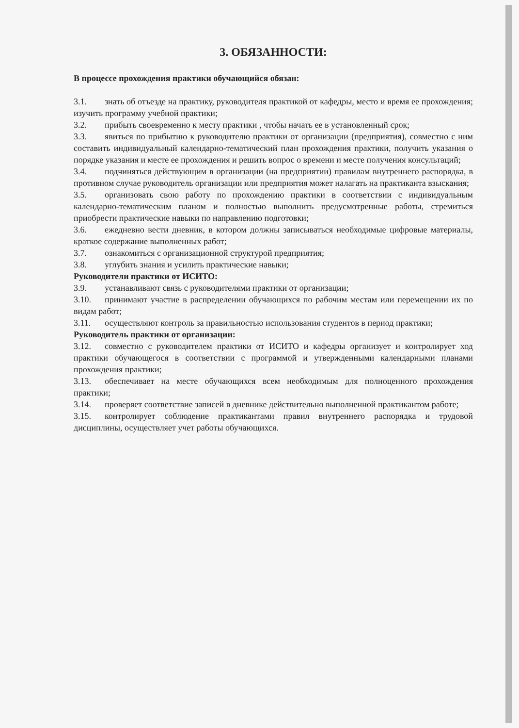3. ОБЯЗАННОСТИ:
В процессе прохождения практики обучающийся обязан:
3.1. знать об отъезде на практику, руководителя практикой от кафедры, место и время ее прохождения; изучить программу учебной практики;
3.2. прибыть своевременно к месту практики , чтобы начать ее в установленный срок;
3.3. явиться по прибытию к руководителю практики от организации (предприятия), совместно с ним составить индивидуальный календарно-тематический план прохождения практики, получить указания о порядке указания и месте ее прохождения и решить вопрос о времени и месте получения консультаций;
3.4. подчиняться действующим в организации (на предприятии) правилам внутреннего распорядка, в противном случае руководитель организации или предприятия может налагать на практиканта взыскания;
3.5. организовать свою работу по прохождению практики в соответствии с индивидуальным календарно-тематическим планом и полностью выполнить предусмотренные работы, стремиться приобрести практические навыки по направлению подготовки;
3.6. ежедневно вести дневник, в котором должны записываться необходимые цифровые материалы, краткое содержание выполненных работ;
3.7. ознакомиться с организационной структурой предприятия;
3.8. углубить знания и усилить практические навыки;
Руководители практики от ИСИТО:
3.9. устанавливают связь с руководителями практики от организации;
3.10. принимают участие в распределении обучающихся по рабочим местам или перемещении их по видам работ;
3.11. осуществляют контроль за правильностью использования студентов в период практики;
Руководитель практики от организации:
3.12. совместно с руководителем практики от ИСИТО и кафедры организует и контролирует ход практики обучающегося в соответствии с программой и утвержденными календарными планами прохождения практики;
3.13. обеспечивает на месте обучающихся всем необходимым для полноценного прохождения практики;
3.14. проверяет соответствие записей в дневнике действительно выполненной практикантом работе;
3.15. контролирует соблюдение практикантами правил внутреннего распорядка и трудовой дисциплины, осуществляет учет работы обучающихся.